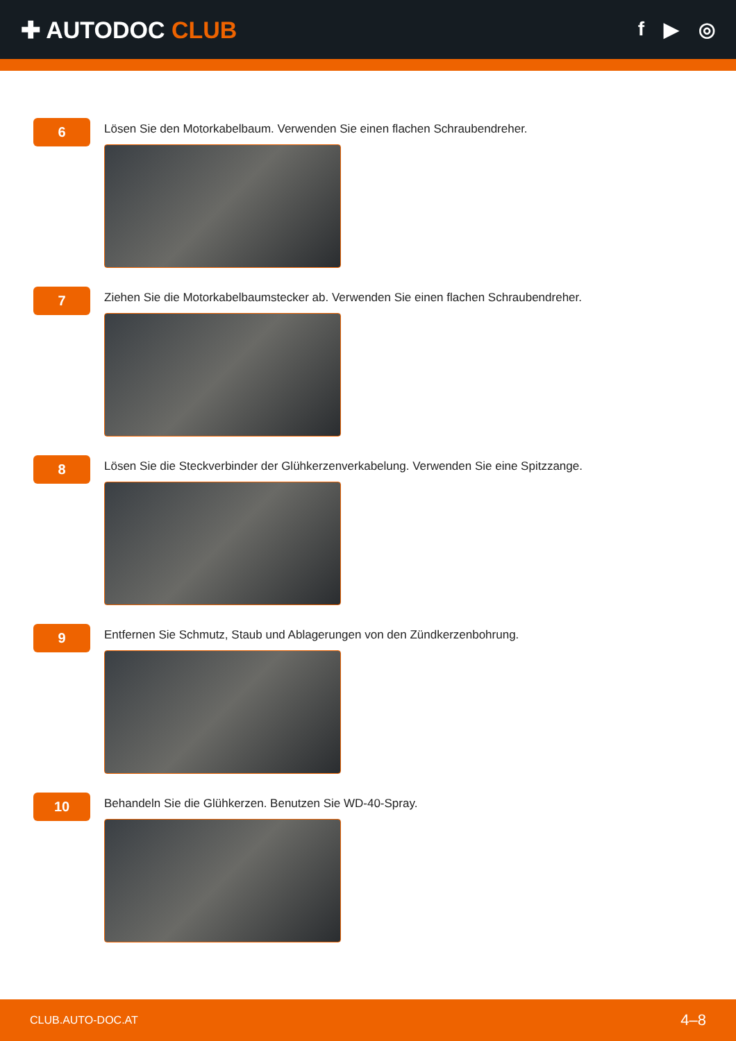✚ AUTODOC CLUB
f ▶ ◎
6
Lösen Sie den Motorkabelbaum. Verwenden Sie einen flachen Schraubendreher.
7
Ziehen Sie die Motorkabelbaumstecker ab. Verwenden Sie einen flachen Schraubendreher.
8
Lösen Sie die Steckverbinder der Glühkerzenverkabelung. Verwenden Sie eine Spitzzange.
9
Entfernen Sie Schmutz, Staub und Ablagerungen von den Zündkerzenbohrung.
10
Behandeln Sie die Glühkerzen. Benutzen Sie WD-40-Spray.
CLUB.AUTO-DOC.AT 4–8